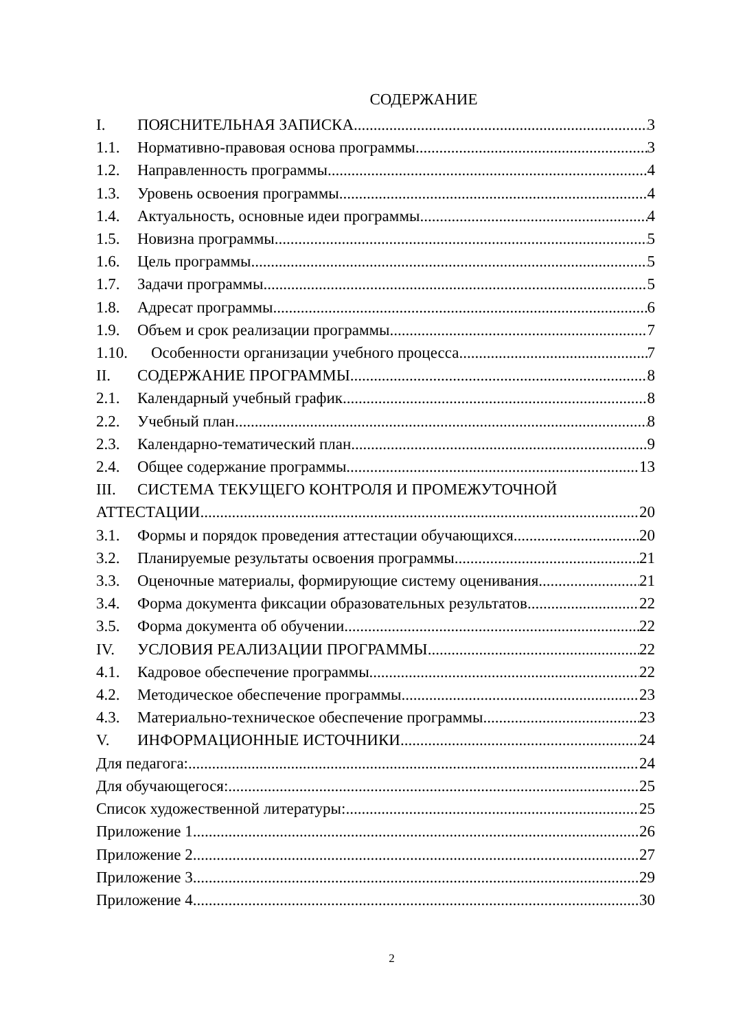СОДЕРЖАНИЕ
I. ПОЯСНИТЕЛЬНАЯ ЗАПИСКА 3
1.1. Нормативно-правовая основа программы 3
1.2. Направленность программы 4
1.3. Уровень освоения программы 4
1.4. Актуальность, основные идеи программы 4
1.5. Новизна программы 5
1.6. Цель программы 5
1.7. Задачи программы 5
1.8. Адресат программы 6
1.9. Объем и срок реализации программы 7
1.10. Особенности организации учебного процесса 7
II. СОДЕРЖАНИЕ ПРОГРАММЫ 8
2.1. Календарный учебный график 8
2.2. Учебный план 8
2.3. Календарно-тематический план 9
2.4. Общее содержание программы 13
III. СИСТЕМА ТЕКУЩЕГО КОНТРОЛЯ И ПРОМЕЖУТОЧНОЙ
АТТЕСТАЦИИ 20
3.1. Формы и порядок проведения аттестации обучающихся 20
3.2. Планируемые результаты освоения программы 21
3.3. Оценочные материалы, формирующие систему оценивания 21
3.4. Форма документа фиксации образовательных результатов 22
3.5. Форма документа об обучении 22
IV. УСЛОВИЯ РЕАЛИЗАЦИИ ПРОГРАММЫ 22
4.1. Кадровое обеспечение программы 22
4.2. Методическое обеспечение программы 23
4.3. Материально-техническое обеспечение программы 23
V. ИНФОРМАЦИОННЫЕ ИСТОЧНИКИ 24
Для педагога: 24
Для обучающегося: 25
Список художественной литературы: 25
Приложение 1 26
Приложение 2 27
Приложение 3 29
Приложение 4 30
2